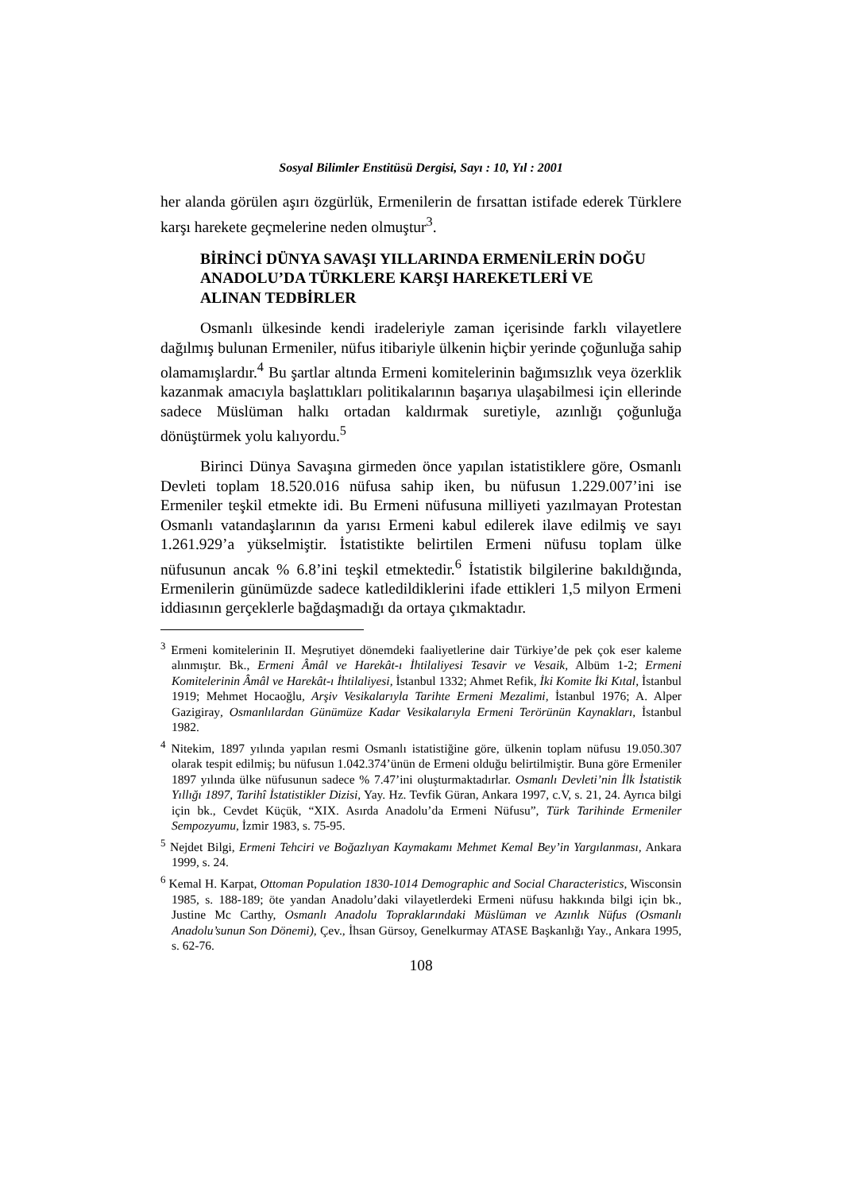Sosyal Bilimler Enstitüsü Dergisi, Sayı : 10, Yıl : 2001
her alanda görülen aşırı özgürlük, Ermenilerin de fırsattan istifade ederek Türklere karşı harekete geçmelerine neden olmuştur<sup>3</sup>.
BİRİNCİ DÜNYA SAVAŞI YILLARINDA ERMENİLERİN DOĞU
ANADOLU’DA TÜRKLERE KARŞI HAREKETLERİ VE
ALINAN TEDBİRLER
Osmanlı ülkesinde kendi iradeleriyle zaman içerisinde farklı vilayetlere dağılmış bulunan Ermeniler, nüfus itibariyle ülkenin hiçbir yerinde çoğunluğa sahip olamamışlardır.<sup>4</sup> Bu şartlar altında Ermeni komitelerinin bağımsızlık veya özerklik kazanmak amacıyla başlattıkları politikalarının başarıya ulaşabilmesi için ellerinde sadece Müslüman halkı ortadan kaldırmak suretiyle, azınlığı çoğunluğa dönüştürmek yolu kalıyordu.<sup>5</sup>
Birinci Dünya Savaşına girmeden önce yapılan istatistiklere göre, Osmanlı Devleti toplam 18.520.016 nüfusa sahip iken, bu nüfusun 1.229.007’ini ise Ermeniler teşkil etmekte idi. Bu Ermeni nüfusuna milliyeti yazılmayan Protestan Osmanlı vatandaşlarının da yarısı Ermeni kabul edilerek ilave edilmiş ve sayı 1.261.929’a yükselmiştir. İstatistikte belirtilen Ermeni nüfusu toplam ülke nüfusunun ancak % 6.8’ini teşkil etmektedir.<sup>6</sup> İstatistik bilgilerine bakıldığında, Ermenilerin günümüzde sadece katledildiklerini ifade ettikleri 1,5 milyon Ermeni iddiasının gerçeklerle bağdaşmadığı da ortaya çıkmaktadır.
<sup>3</sup> Ermeni komitelerinin II. Meşrutiyet dönemdeki faaliyetlerine dair Türkiye’de pek çok eser kaleme alınmıştır. Bk., Ermeni Âmâl ve Harekât-ı İhtilaliyesi Tesavir ve Vesaik, Albüm 1-2; Ermeni Komitelerinin Âmâl ve Harekât-ı İhtilaliyesi, İstanbul 1332; Ahmet Refik, İki Komite İki Kıtal, İstanbul 1919; Mehmet Hocaoğlu, Arşiv Vesikalarıyla Tarihte Ermeni Mezalimi, İstanbul 1976; A. Alper Gazigiray, Osmanlılardan Günümüze Kadar Vesikalarıyla Ermeni Terörünün Kaynakları, İstanbul 1982.
<sup>4</sup> Nitekim, 1897 yılında yapılan resmi Osmanlı istatistiğine göre, ülkenin toplam nüfusu 19.050.307 olarak tespit edilmiş; bu nüfusun 1.042.374’ünün de Ermeni olduğu belirtilmiştir. Buna göre Ermeniler 1897 yılında ülke nüfusunun sadece % 7.47’ini oluşturmaktadırlar. Osmanlı Devleti’nin İlk İstatistik Yıllığı 1897, Tarihî İstatistikler Dizisi, Yay. Hz. Tevfik Güran, Ankara 1997, c.V, s. 21, 24. Ayrıca bilgi için bk., Cevdet Küçük, “XIX. Asırda Anadolu’da Ermeni Nüfusu”, Türk Tarihinde Ermeniler Sempozyumu, İzmir 1983, s. 75-95.
<sup>5</sup> Nejdet Bilgi, Ermeni Tehciri ve Boğazlıyan Kaymakamı Mehmet Kemal Bey’in Yargılanması, Ankara 1999, s. 24.
<sup>6</sup> Kemal H. Karpat, Ottoman Population 1830-1014 Demographic and Social Characteristics, Wisconsin 1985, s. 188-189; öte yandan Anadolu’daki vilayetlerdeki Ermeni nüfusu hakkında bilgi için bk., Justine Mc Carthy, Osmanlı Anadolu Topraklarındaki Müslüman ve Azınlık Nüfus (Osmanlı Anadolu’sunun Son Dönemi), Çev., İhsan Gürsoy, Genelkurmay ATASE Başkanlığı Yay., Ankara 1995, s. 62-76.
108